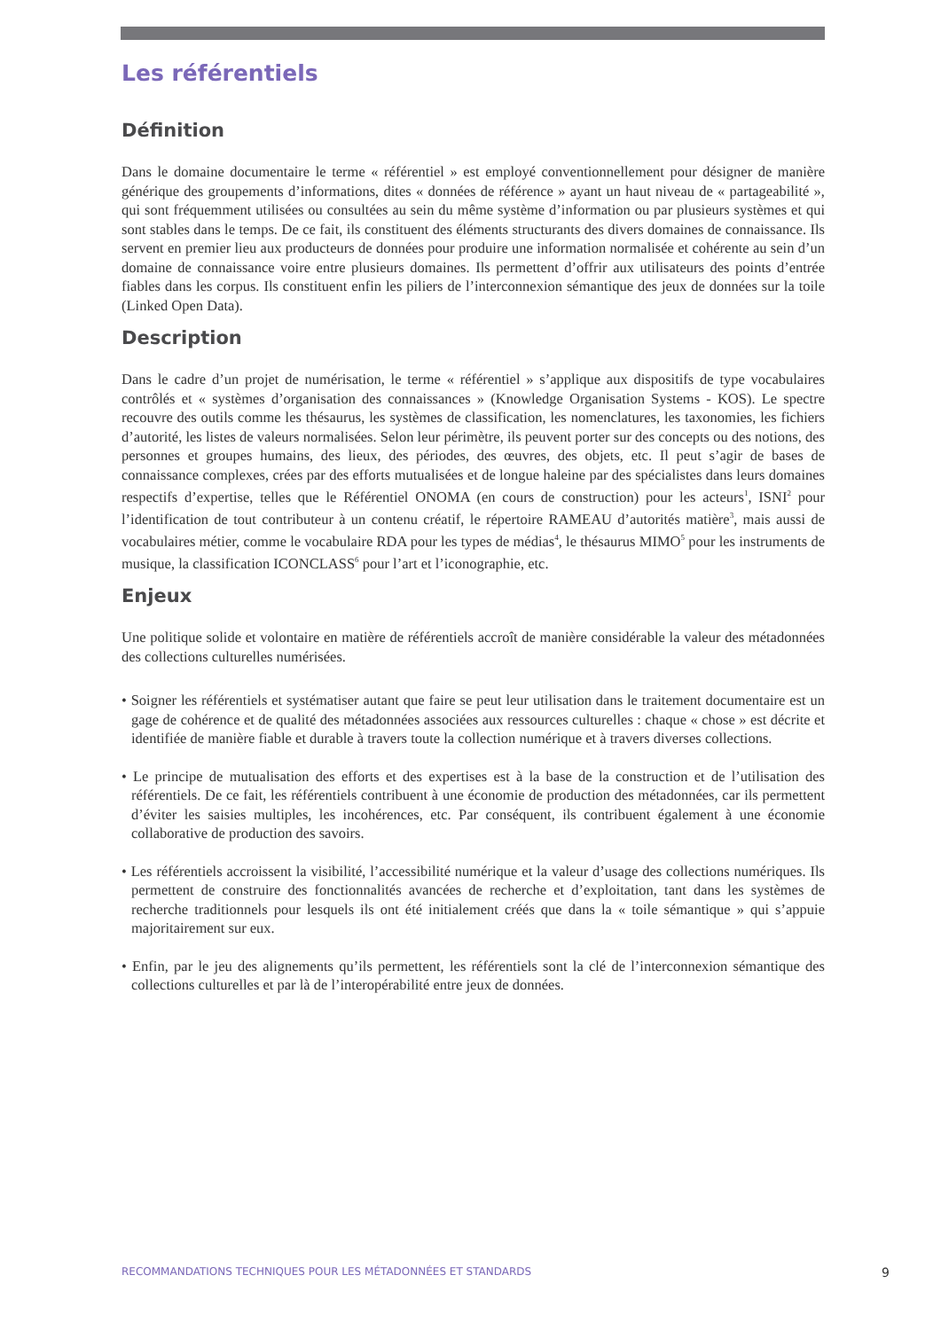Les référentiels
Définition
Dans le domaine documentaire le terme « référentiel » est employé conventionnellement pour désigner de manière générique des groupements d’informations, dites « données de référence » ayant un haut niveau de « partageabilité », qui sont fréquemment utilisées ou consultées au sein du même système d’information ou par plusieurs systèmes et qui sont stables dans le temps. De ce fait, ils constituent des éléments structurants des divers domaines de connaissance. Ils servent en premier lieu aux producteurs de données pour produire une information normalisée et cohérente au sein d’un domaine de connaissance voire entre plusieurs domaines. Ils permettent d’offrir aux utilisateurs des points d’entrée fiables dans les corpus. Ils constituent enfin les piliers de l’interconnexion sémantique des jeux de données sur la toile (Linked Open Data).
Description
Dans le cadre d’un projet de numérisation, le terme « référentiel » s’applique aux dispositifs de type vocabulaires contrôlés et « systèmes d’organisation des connaissances » (Knowledge Organisation Systems - KOS). Le spectre recouvre des outils comme les thésaurus, les systèmes de classification, les nomenclatures, les taxonomies, les fichiers d’autorité, les listes de valeurs normalisées. Selon leur périmètre, ils peuvent porter sur des concepts ou des notions, des personnes et groupes humains, des lieux, des périodes, des œuvres, des objets, etc. Il peut s’agir de bases de connaissance complexes, crées par des efforts mutualisées et de longue haleine par des spécialistes dans leurs domaines respectifs d’expertise, telles que le Référentiel ONOMA (en cours de construction) pour les acteurs<sup>1</sup>, ISNI<sup>2</sup> pour l’identification de tout contributeur à un contenu créatif, le répertoire RAMEAU d’autorités matière<sup>3</sup>, mais aussi de vocabulaires métier, comme le vocabulaire RDA pour les types de médias<sup>4</sup>, le thésaurus MIMO<sup>5</sup> pour les instruments de musique, la classification ICONCLASS<sup>6</sup> pour l’art et l’iconographie, etc.
Enjeux
Une politique solide et volontaire en matière de référentiels accroît de manière considérable la valeur des métadonnées des collections culturelles numérisées.
• Soigner les référentiels et systématiser autant que faire se peut leur utilisation dans le traitement documentaire est un gage de cohérence et de qualité des métadonnées associées aux ressources culturelles : chaque « chose » est décrite et identifiée de manière fiable et durable à travers toute la collection numérique et à travers diverses collections.
• Le principe de mutualisation des efforts et des expertises est à la base de la construction et de l’utilisation des référentiels. De ce fait, les référentiels contribuent à une économie de production des métadonnées, car ils permettent d’éviter les saisies multiples, les incohérences, etc. Par conséquent, ils contribuent également à une économie collaborative de production des savoirs.
• Les référentiels accroissent la visibilité, l’accessibilité numérique et la valeur d’usage des collections numériques. Ils permettent de construire des fonctionnalités avancées de recherche et d’exploitation, tant dans les systèmes de recherche traditionnels pour lesquels ils ont été initialement créés que dans la « toile sémantique » qui s’appuie majoritairement sur eux.
• Enfin, par le jeu des alignements qu’ils permettent, les référentiels sont la clé de l’interconnexion sémantique des collections culturelles et par là de l’interopérabilité entre jeux de données.
RECOMMANDATIONS TECHNIQUES POUR LES MÉTADONNÉES ET STANDARDS 9